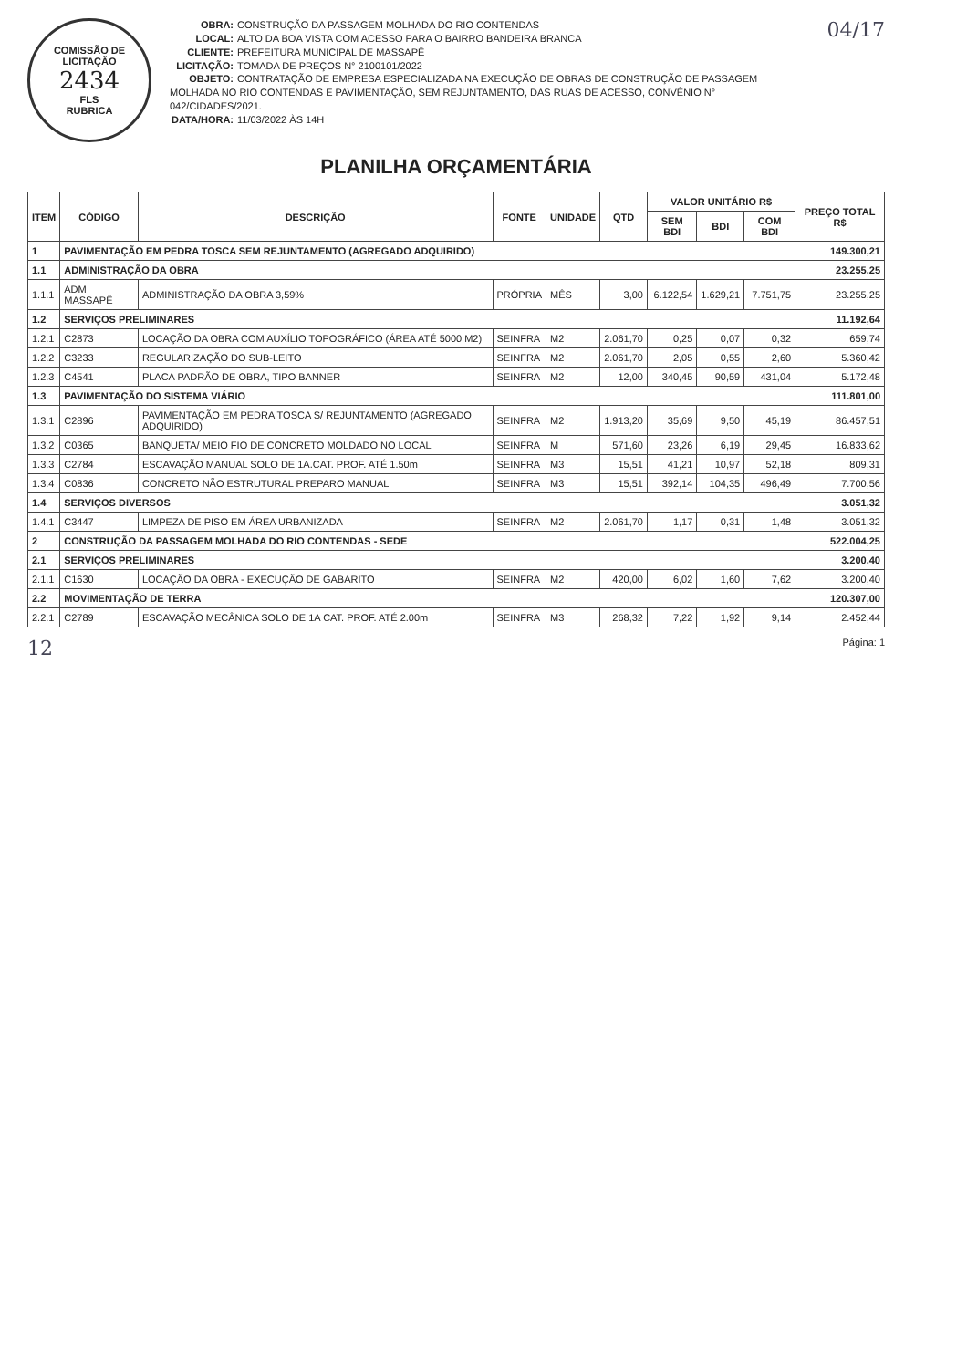COMISSÃO DE LICITAÇÃO
2434
FLS
RUBRICA
OBRA: CONSTRUÇÃO DA PASSAGEM MOLHADA DO RIO CONTENDAS
LOCAL: ALTO DA BOA VISTA COM ACESSO PARA O BAIRRO BANDEIRA BRANCA
CLIENTE: PREFEITURA MUNICIPAL DE MASSAPÊ
LICITAÇÃO: TOMADA DE PREÇOS N° 2100101/2022
OBJETO: CONTRATAÇÃO DE EMPRESA ESPECIALIZADA NA EXECUÇÃO DE OBRAS DE CONSTRUÇÃO DE PASSAGEM MOLHADA NO RIO CONTENDAS E PAVIMENTAÇÃO, SEM REJUNTAMENTO, DAS RUAS DE ACESSO, CONVÊNIO N° 042/CIDADES/2021.
DATA/HORA: 11/03/2022 ÀS 14H
04/17
PLANILHA ORÇAMENTÁRIA
| ITEM | CÓDIGO | DESCRIÇÃO | FONTE | UNIDADE | QTD | VALOR UNITÁRIO R$ | | | PREÇO TOTAL R$ |
| --- | --- | --- | --- | --- | --- | --- | --- | --- | --- |
| | | | | | | SEM BDI | BDI | COM BDI | |
| 1 | PAVIMENTAÇÃO EM PEDRA TOSCA SEM REJUNTAMENTO (AGREGADO ADQUIRIDO) | | | | | | | | 149.300,21 |
| 1.1 | ADMINISTRAÇÃO DA OBRA | | | | | | | | 23.255,25 |
| 1.1.1 | ADM MASSAPÊ | ADMINISTRAÇÃO DA OBRA 3,59% | PRÓPRIA | MÊS | 3,00 | 6.122,54 | 1.629,21 | 7.751,75 | 23.255,25 |
| 1.2 | SERVIÇOS PRELIMINARES | | | | | | | | 11.192,64 |
| 1.2.1 | C2873 | LOCAÇÃO DA OBRA COM AUXÍLIO TOPOGRÁFICO (ÁREA ATÉ 5000 M2) | SEINFRA | M2 | 2.061,70 | 0,25 | 0,07 | 0,32 | 659,74 |
| 1.2.2 | C3233 | REGULARIZAÇÃO DO SUB-LEITO | SEINFRA | M2 | 2.061,70 | 2,05 | 0,55 | 2,60 | 5.360,42 |
| 1.2.3 | C4541 | PLACA PADRÃO DE OBRA, TIPO BANNER | SEINFRA | M2 | 12,00 | 340,45 | 90,59 | 431,04 | 5.172,48 |
| 1.3 | PAVIMENTAÇÃO DO SISTEMA VIÁRIO | | | | | | | | 111.801,00 |
| 1.3.1 | C2896 | PAVIMENTAÇÃO EM PEDRA TOSCA S/ REJUNTAMENTO (AGREGADO ADQUIRIDO) | SEINFRA | M2 | 1.913,20 | 35,69 | 9,50 | 45,19 | 86.457,51 |
| 1.3.2 | C0365 | BANQUETA/ MEIO FIO DE CONCRETO MOLDADO NO LOCAL | SEINFRA | M | 571,60 | 23,26 | 6,19 | 29,45 | 16.833,62 |
| 1.3.3 | C2784 | ESCAVAÇÃO MANUAL SOLO DE 1A.CAT. PROF. ATÉ 1.50m | SEINFRA | M3 | 15,51 | 41,21 | 10,97 | 52,18 | 809,31 |
| 1.3.4 | C0836 | CONCRETO NÃO ESTRUTURAL PREPARO MANUAL | SEINFRA | M3 | 15,51 | 392,14 | 104,35 | 496,49 | 7.700,56 |
| 1.4 | SERVIÇOS DIVERSOS | | | | | | | | 3.051,32 |
| 1.4.1 | C3447 | LIMPEZA DE PISO EM ÁREA URBANIZADA | SEINFRA | M2 | 2.061,70 | 1,17 | 0,31 | 1,48 | 3.051,32 |
| 2 | CONSTRUÇÃO DA PASSAGEM MOLHADA DO RIO CONTENDAS - SEDE | | | | | | | | 522.004,25 |
| 2.1 | SERVIÇOS PRELIMINARES | | | | | | | | 3.200,40 |
| 2.1.1 | C1630 | LOCAÇÃO DA OBRA - EXECUÇÃO DE GABARITO | SEINFRA | M2 | 420,00 | 6,02 | 1,60 | 7,62 | 3.200,40 |
| 2.2 | MOVIMENTAÇÃO DE TERRA | | | | | | | | 120.307,00 |
| 2.2.1 | C2789 | ESCAVAÇÃO MECÂNICA SOLO DE 1A CAT. PROF. ATÉ 2.00m | SEINFRA | M3 | 268,32 | 7,22 | 1,92 | 9,14 | 2.452,44 |
12 Página: 1